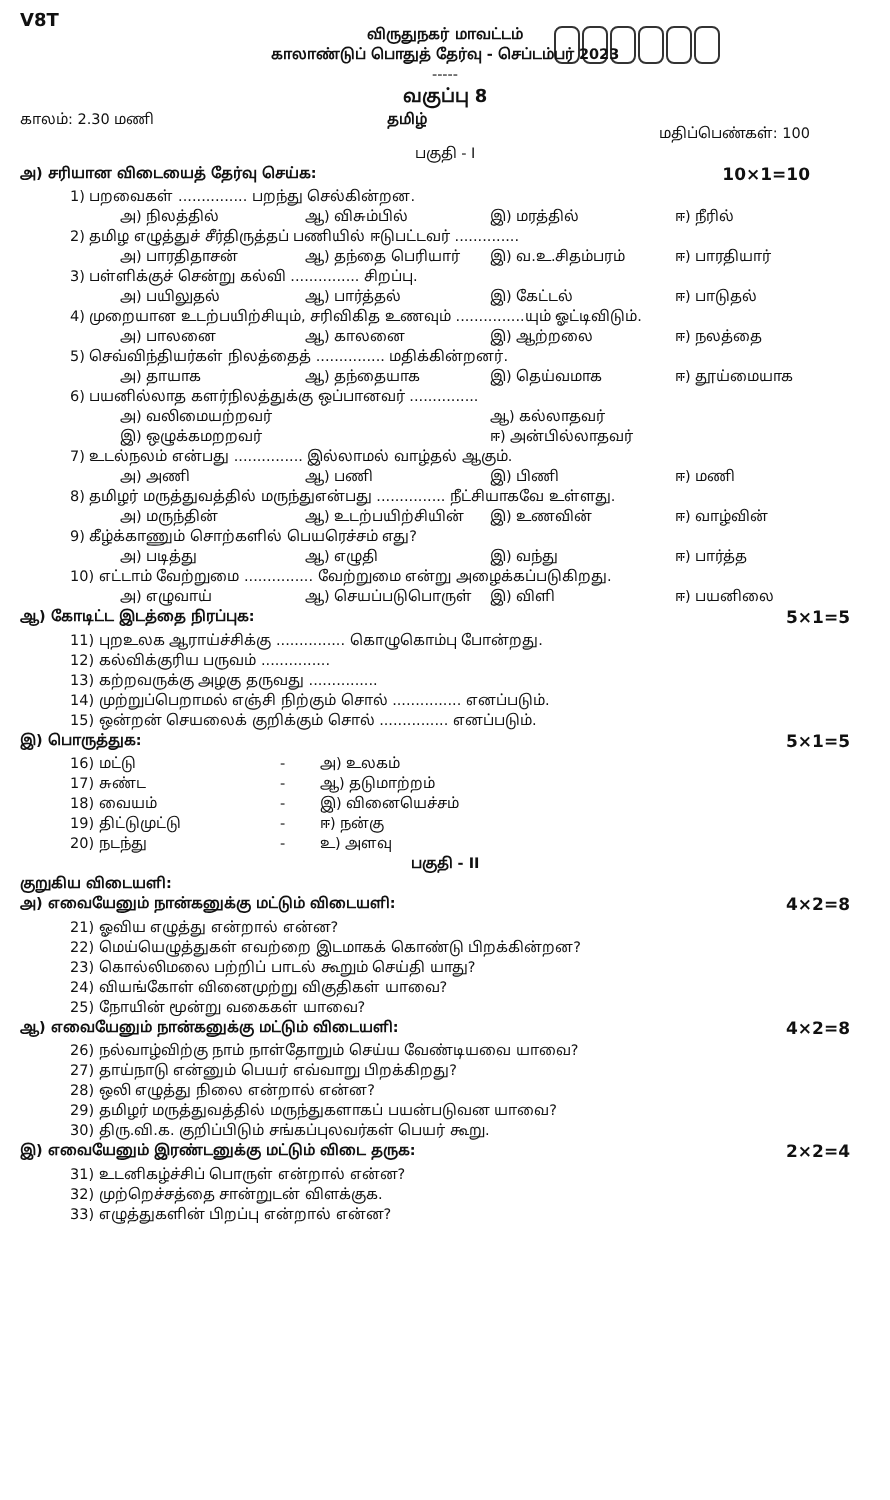V8T
விருதுநகர் மாவட்டம்
காலாண்டுப் பொதுத் தேர்வு - செப்டம்பர் 2023
-----
வகுப்பு 8
காலம்: 2.30 மணி தமிழ் மதிப்பெண்கள்: 100
பகுதி - I
அ) சரியான விடையைத் தேர்வு செய்க: 10×1=10
1) பறவைகள் ............... பறந்து செல்கின்றன.
அ) நிலத்தில் ஆ) விசும்பில் இ) மரத்தில் ஈ) நீரில்
2) தமிழ எழுத்துச் சீர்திருத்தப் பணியில் ஈடுபட்டவர் ..............
அ) பாரதிதாசன் ஆ) தந்தை பெரியார் இ) வ.உ.சிதம்பரம் ஈ) பாரதியார்
3) பள்ளிக்குச் சென்று கல்வி ............... சிறப்பு.
அ) பயிலுதல் ஆ) பார்த்தல் இ) கேட்டல் ஈ) பாடுதல்
4) முறையான உடற்பயிற்சியும், சரிவிகித உணவும் ...............யும் ஓட்டிவிடும்.
அ) பாலனை ஆ) காலனை இ) ஆற்றலை ஈ) நலத்தை
5) செவ்விந்தியர்கள் நிலத்தைத் ............... மதிக்கின்றனர்.
அ) தாயாக ஆ) தந்தையாக இ) தெய்வமாக ஈ) தூய்மையாக
6) பயனில்லாத களர்நிலத்துக்கு ஒப்பானவர் ...............
அ) வலிமையற்றவர் ஆ) கல்லாதவர்
இ) ஒழுக்கமறறவர் ஈ) அன்பில்லாதவர்
7) உடல்நலம் என்பது ............... இல்லாமல் வாழ்தல் ஆகும்.
அ) அணி ஆ) பணி இ) பிணி ஈ) மணி
8) தமிழர் மருத்துவத்தில் மருந்துஎன்பது ............... நீட்சியாகவே உள்ளது.
அ) மருந்தின் ஆ) உடற்பயிற்சியின் இ) உணவின் ஈ) வாழ்வின்
9) கீழ்க்காணும் சொற்களில் பெயரெச்சம் எது?
அ) படித்து ஆ) எழுதி இ) வந்து ஈ) பார்த்த
10) எட்டாம் வேற்றுமை ............... வேற்றுமை என்று அழைக்கப்படுகிறது.
அ) எழுவாய் ஆ) செயப்படுபொருள் இ) விளி ஈ) பயனிலை
ஆ) கோடிட்ட இடத்தை நிரப்புக: 5×1=5
11) புறஉலக ஆராய்ச்சிக்கு ............... கொழுகொம்பு போன்றது.
12) கல்விக்குரிய பருவம் ...............
13) கற்றவருக்கு அழகு தருவது ...............
14) முற்றுப்பெறாமல் எஞ்சி நிற்கும் சொல் ............... எனப்படும்.
15) ஒன்றன் செயலைக் குறிக்கும் சொல் ............... எனப்படும்.
இ) பொருத்துக: 5×1=5
16) மட்டு - அ) உலகம்
17) சுண்ட - ஆ) தடுமாற்றம்
18) வையம் - இ) வினையெச்சம்
19) திட்டுமுட்டு - ஈ) நன்கு
20) நடந்து - உ) அளவு
பகுதி - II
குறுகிய விடையளி:
அ) எவையேனும் நான்கனுக்கு மட்டும் விடையளி: 4×2=8
21) ஓவிய எழுத்து என்றால் என்ன?
22) மெய்யெழுத்துகள் எவற்றை இடமாகக் கொண்டு பிறக்கின்றன?
23) கொல்லிமலை பற்றிப் பாடல் கூறும் செய்தி யாது?
24) வியங்கோள் வினைமுற்று விகுதிகள் யாவை?
25) நோயின் மூன்று வகைகள் யாவை?
ஆ) எவையேனும் நான்கனுக்கு மட்டும் விடையளி: 4×2=8
26) நல்வாழ்விற்கு நாம் நாள்தோறும் செய்ய வேண்டியவை யாவை?
27) தாய்நாடு என்னும் பெயர் எவ்வாறு பிறக்கிறது?
28) ஒலி எழுத்து நிலை என்றால் என்ன?
29) தமிழர் மருத்துவத்தில் மருந்துகளாகப் பயன்படுவன யாவை?
30) திரு.வி.க. குறிப்பிடும் சங்கப்புலவர்கள் பெயர் கூறு.
இ) எவையேனும் இரண்டனுக்கு மட்டும் விடை தருக: 2×2=4
31) உடனிகழ்ச்சிப் பொருள் என்றால் என்ன?
32) முற்றெச்சத்தை சான்றுடன் விளக்குக.
33) எழுத்துகளின் பிறப்பு என்றால் என்ன?